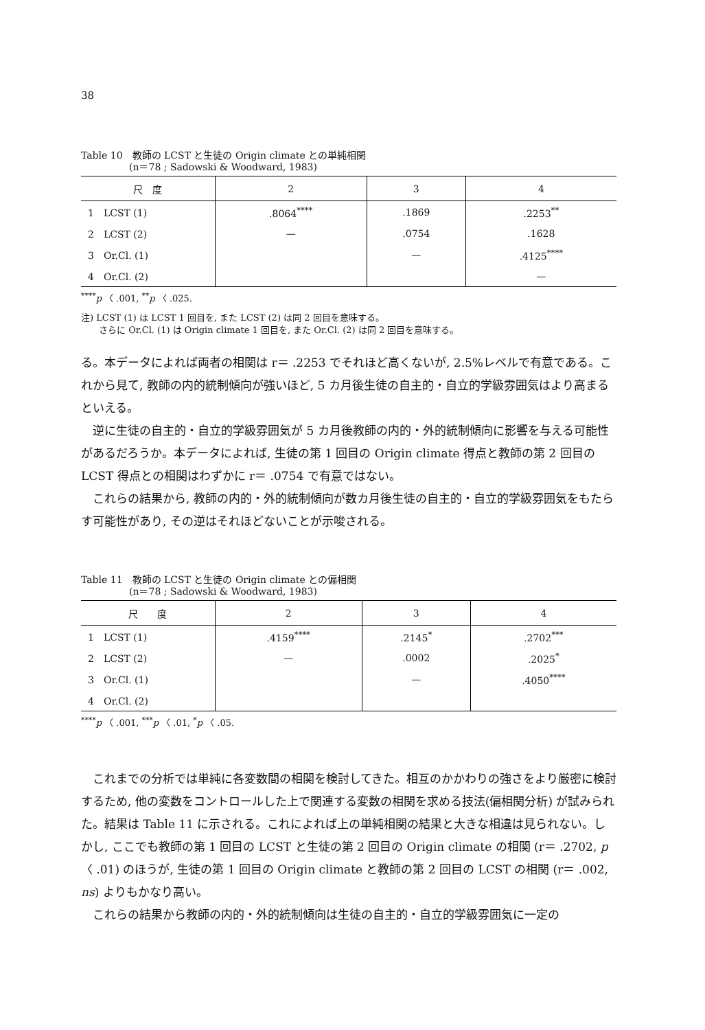38
Table 10　教師の LCST と生徒の Origin climate との単純相関
　　　　　(n＝78 ; Sadowski & Woodward, 1983)
| 尺 度 | 2 | 3 | 4 |
| --- | --- | --- | --- |
| 1 LCST (1) | .8064<sup>****</sup> | .1869 | .2253<sup>**</sup> |
| 2 LCST (2) | — | .0754 | .1628 |
| 3 Or.Cl. (1) | | — | .4125<sup>****</sup> |
| 4 Or.Cl. (2) | | | — |
<sup>****</sup>p 〈 .001, <sup>**</sup>p 〈 .025.
注) LCST (1) は LCST 1 回目を, また LCST (2) は同 2 回目を意味する。
　　さらに Or.Cl. (1) は Origin climate 1 回目を, また Or.Cl. (2) は同 2 回目を意味する。
る。本データによれば両者の相関は r＝ .2253 でそれほど高くないが, 2.5%レベルで有意である。これから見て, 教師の内的統制傾向が強いほど, 5 カ月後生徒の自主的・自立的学級雰囲気はより高まるといえる。
逆に生徒の自主的・自立的学級雰囲気が 5 カ月後教師の内的・外的統制傾向に影響を与える可能性があるだろうか。本データによれば, 生徒の第 1 回目の Origin climate 得点と教師の第 2 回目の LCST 得点との相関はわずかに r＝ .0754 で有意ではない。
これらの結果から, 教師の内的・外的統制傾向が数カ月後生徒の自主的・自立的学級雰囲気をもたらす可能性があり, その逆はそれほどないことが示唆される。
Table 11　教師の LCST と生徒の Origin climate との偏相関
　　　　　(n＝78 ; Sadowski & Woodward, 1983)
| 尺 度 | 2 | 3 | 4 |
| --- | --- | --- | --- |
| 1 LCST (1) | .4159<sup>****</sup> | .2145<sup>*</sup> | .2702<sup>***</sup> |
| 2 LCST (2) | — | .0002 | .2025<sup>*</sup> |
| 3 Or.Cl. (1) | | — | .4050<sup>****</sup> |
| 4 Or.Cl. (2) | | | |
<sup>****</sup>p 〈 .001, <sup>***</sup>p 〈 .01, <sup>*</sup>p 〈 .05.
これまでの分析では単純に各変数間の相関を検討してきた。相互のかかわりの強さをより厳密に検討するため, 他の変数をコントロールした上で関連する変数の相関を求める技法(偏相関分析) が試みられた。結果は Table 11 に示される。これによれば上の単純相関の結果と大きな相違は見られない。しかし, ここでも教師の第 1 回目の LCST と生徒の第 2 回目の Origin climate の相関 (r＝ .2702, p 〈 .01) のほうが, 生徒の第 1 回目の Origin climate と教師の第 2 回目の LCST の相関 (r＝ .002, ns) よりもかなり高い。
これらの結果から教師の内的・外的統制傾向は生徒の自主的・自立的学級雰囲気に一定の